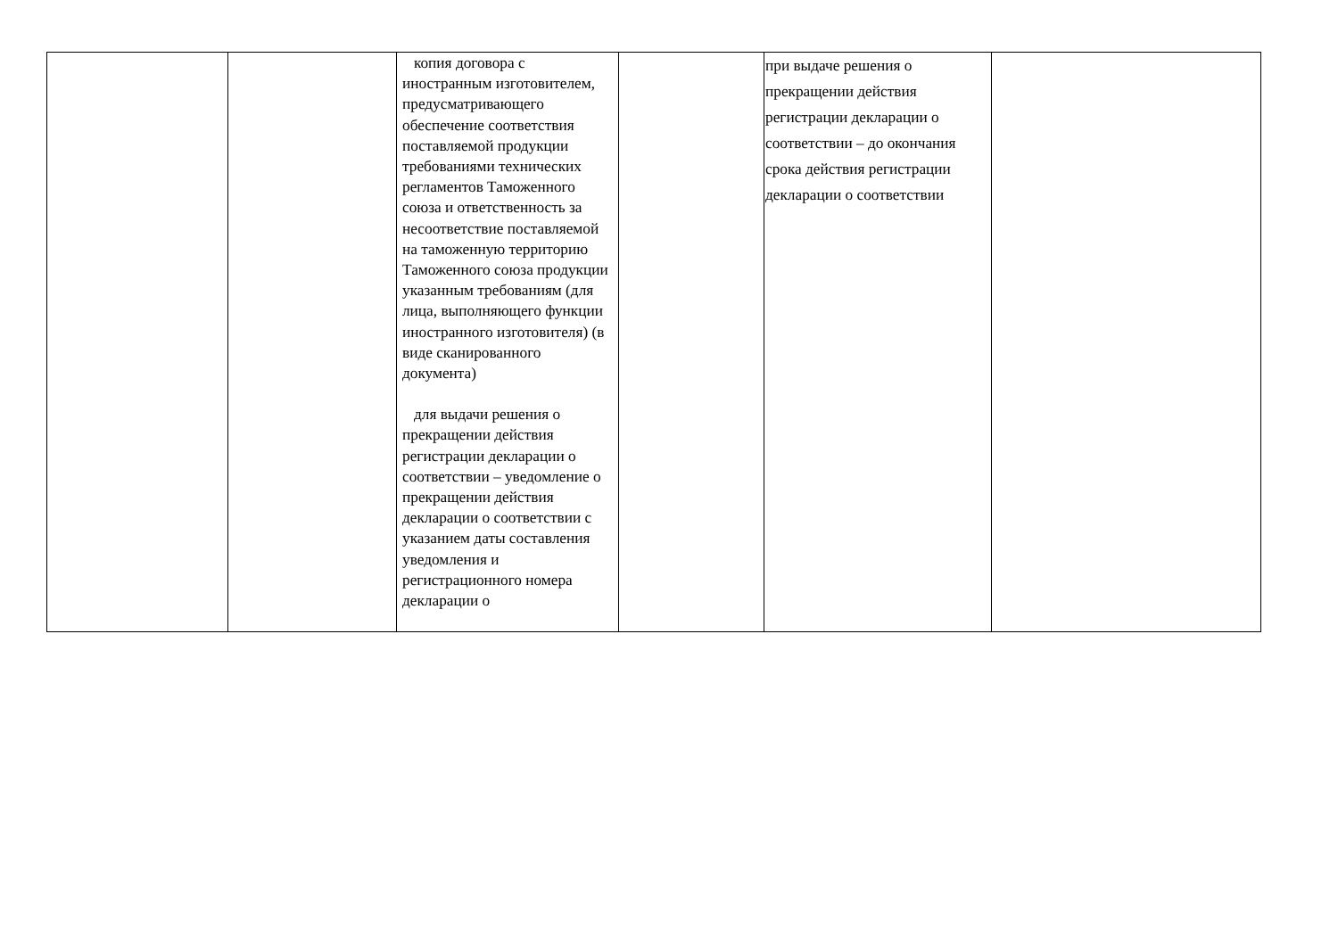| | | копия договора с иностранным изготовителем, предусматривающего обеспечение соответствия поставляемой продукции требованиями технических регламентов Таможенного союза и ответственность за несоответствие поставляемой на таможенную территорию Таможенного союза продукции указанным требованиям (для лица, выполняющего функции иностранного изготовителя) (в виде сканированного документа) для выдачи решения о прекращении действия регистрации декларации о соответствии – уведомление о прекращении действия декларации о соответствии с указанием даты составления уведомления и регистрационного номера декларации о | | при выдаче решения о прекращении действия регистрации декларации о соответствии – до окончания срока действия регистрации декларации о соответствии | |